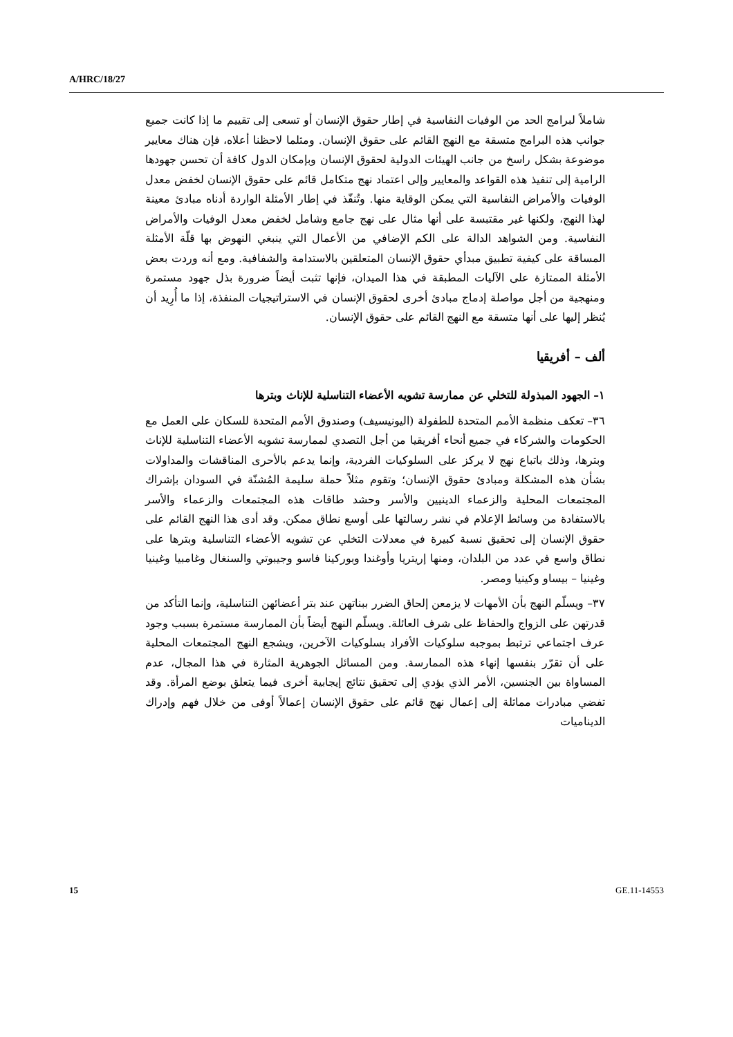A/HRC/18/27
شاملاً لبرامج الحد من الوفيات النفاسية في إطار حقوق الإنسان أو تسعى إلى تقييم ما إذا كانت جميع جوانب هذه البرامج متسقة مع النهج القائم على حقوق الإنسان. ومثلما لاحظنا أعلاه، فإن هناك معايير موضوعة بشكل راسخ من جانب الهيئات الدولية لحقوق الإنسان وبإمكان الدول كافة أن تحسن جهودها الرامية إلى تنفيذ هذه القواعد والمعايير وإلى اعتماد نهج متكامل قائم على حقوق الإنسان لخفض معدل الوفيات والأمراض النفاسية التي يمكن الوقاية منها. وتُنفّذ في إطار الأمثلة الواردة أدناه مبادئ معينة لهذا النهج، ولكنها غير مقتبسة على أنها مثال على نهج جامع وشامل لخفض معدل الوفيات والأمراض النفاسية. ومن الشواهد الدالة على الكم الإضافي من الأعمال التي ينبغي النهوض بها قلّة الأمثلة المساقة على كيفية تطبيق مبدأي حقوق الإنسان المتعلقين بالاستدامة والشفافية. ومع أنه وردت بعض الأمثلة الممتازة على الآليات المطبقة في هذا الميدان، فإنها تثبت أيضاً ضرورة بذل جهود مستمرة ومنهجية من أجل مواصلة إدماج مبادئ أخرى لحقوق الإنسان في الاستراتيجيات المنفذة، إذا ما أُرِيد أن يُنظر إليها على أنها متسقة مع النهج القائم على حقوق الإنسان.
ألف – أفريقيا
١– الجهود المبذولة للتخلي عن ممارسة تشويه الأعضاء التناسلية للإناث وبترها
٣٦– تعكف منظمة الأمم المتحدة للطفولة (اليونيسيف) وصندوق الأمم المتحدة للسكان على العمل مع الحكومات والشركاء في جميع أنحاء أفريقيا من أجل التصدي لممارسة تشويه الأعضاء التناسلية للإناث وبترها، وذلك باتباع نهج لا يركز على السلوكيات الفردية، وإنما يدعم بالأحرى المناقشات والمداولات بشأن هذه المشكلة ومبادئ حقوق الإنسان؛ وتقوم مثلاً حملة سليمة المُشنّة في السودان بإشراك المجتمعات المحلية والزعماء الدينيين والأسر وحشد طاقات هذه المجتمعات والزعماء والأسر بالاستفادة من وسائط الإعلام في نشر رسالتها على أوسع نطاق ممكن. وقد أدى هذا النهج القائم على حقوق الإنسان إلى تحقيق نسبة كبيرة في معدلات التخلي عن تشويه الأعضاء التناسلية وبترها على نطاق واسع في عدد من البلدان، ومنها إريتريا وأوغندا وبوركينا فاسو وجيبوتي والسنغال وغامبيا وغينيا وغينيا – بيساو وكينيا ومصر.
٣٧– ويسلّم النهج بأن الأمهات لا يزمعن إلحاق الضرر ببناتهن عند بتر أعضائهن التناسلية، وإنما التأكد من قدرتهن على الزواج والحفاظ على شرف العائلة. ويسلّم النهج أيضاً بأن الممارسة مستمرة بسبب وجود عرف اجتماعي ترتبط بموجبه سلوكيات الأفراد بسلوكيات الآخرين، ويشجع النهج المجتمعات المحلية على أن تقرّر بنفسها إنهاء هذه الممارسة. ومن المسائل الجوهرية المثارة في هذا المجال، عدم المساواة بين الجنسين، الأمر الذي يؤدي إلى تحقيق نتائج إيجابية أخرى فيما يتعلق بوضع المرأة. وقد تفضي مبادرات مماثلة إلى إعمال نهج قائم على حقوق الإنسان إعمالاً أوفى من خلال فهم وإدراك الديناميات
15 GE.11-14553